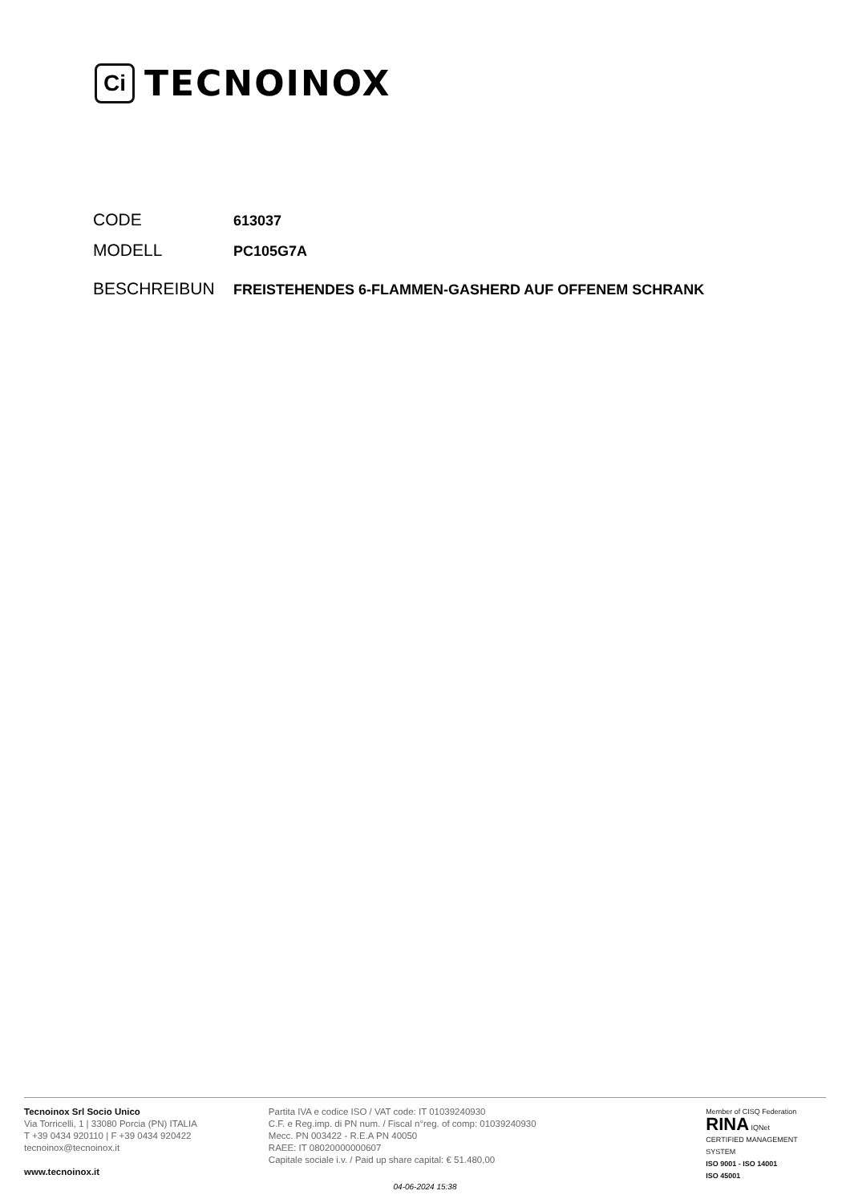Ci
TECNOINOX
CODE
613037
MODELL
PC105G7A
BESCHREIBUN
FREISTEHENDES 6-FLAMMEN-GASHERD AUF OFFENEM SCHRANK
Tecnoinox Srl Socio Unico
Via Torricelli, 1 | 33080 Porcia (PN) ITALIA
T +39 0434 920110 | F +39 0434 920422
tecnoinox@tecnoinox.it
www.tecnoinox.it
Partita IVA e codice ISO / VAT code: IT 01039240930
C.F. e Reg.imp. di PN num. / Fiscal n°reg. of comp: 01039240930
Mecc. PN 003422 - R.E.A PN 40050
RAEE: IT 08020000000607
Capitale sociale i.v. / Paid up share capital: € 51.480,00
Member of CISQ Federation
RINA IQNet
CERTIFIED MANAGEMENT SYSTEM
ISO 9001 - ISO 14001
ISO 45001
04-06-2024 15:38